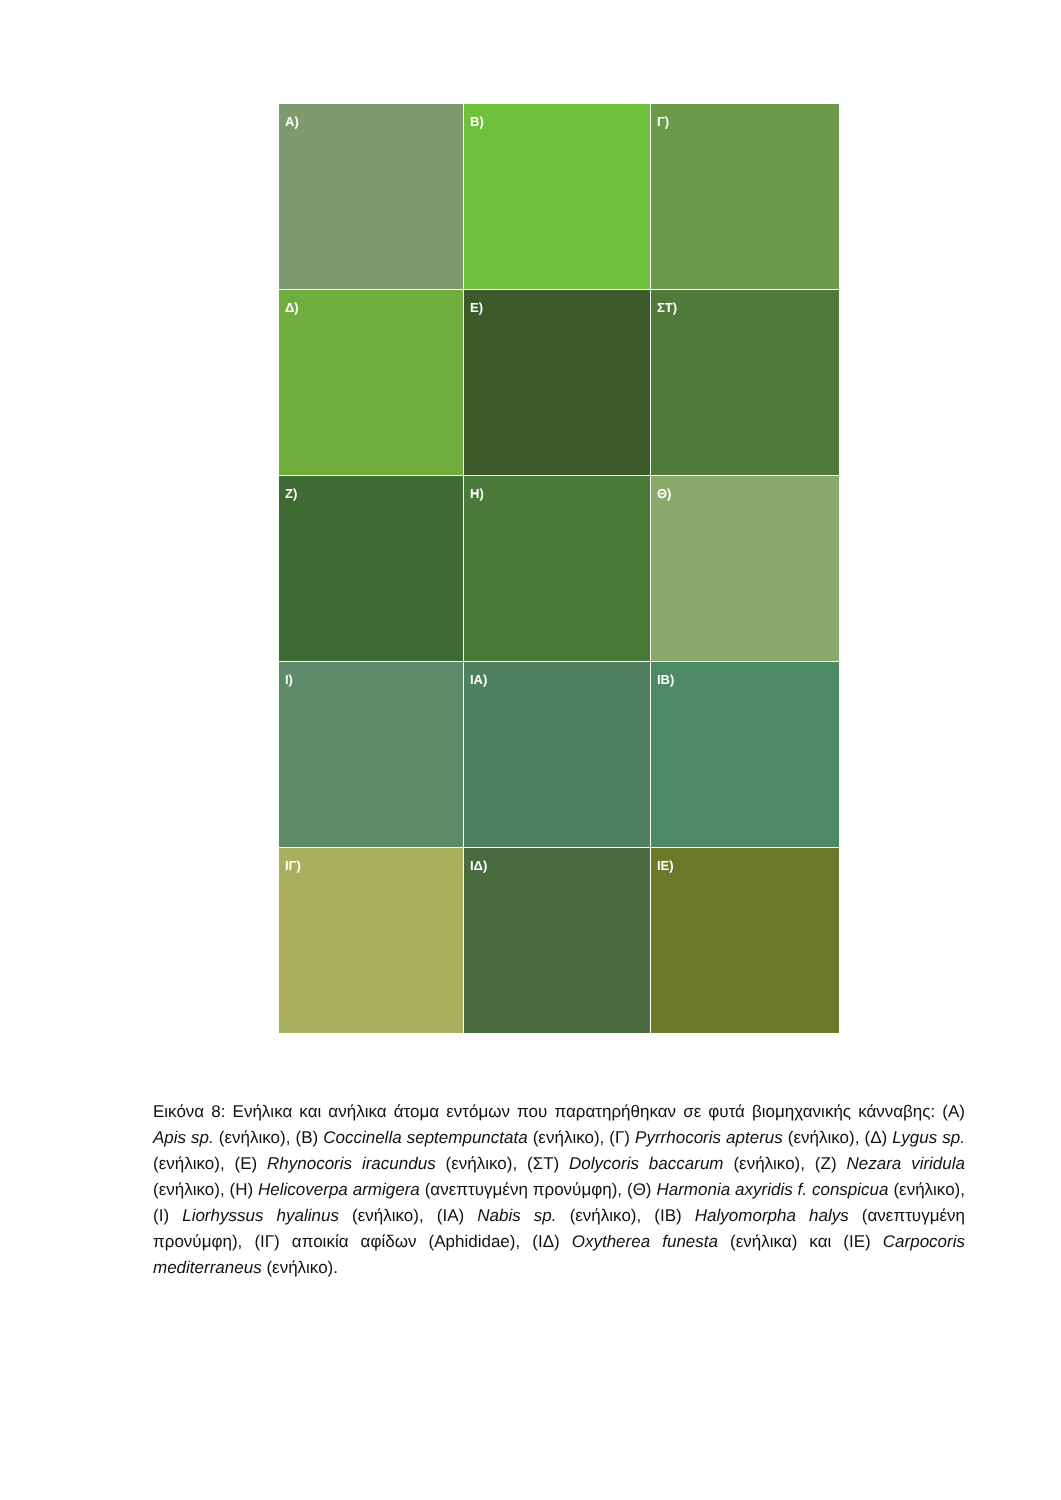Α)
Β)
Γ)
Δ)
Ε)
ΣΤ)
Ζ)
Η)
Θ)
Ι)
ΙΑ)
ΙΒ)
ΙΓ)
ΙΔ)
ΙΕ)
Εικόνα 8: Ενήλικα και ανήλικα άτομα εντόμων που παρατηρήθηκαν σε φυτά βιομηχανικής κάνναβης: (Α) Apis sp. (ενήλικο), (Β) Coccinella septempunctata (ενήλικο), (Γ) Pyrrhocoris apterus (ενήλικο), (Δ) Lygus sp. (ενήλικο), (Ε) Rhynocoris iracundus (ενήλικο), (ΣΤ) Dolycoris baccarum (ενήλικο), (Ζ) Nezara viridula (ενήλικο), (Η) Helicoverpa armigera (ανεπτυγμένη προνύμφη), (Θ) Harmonia axyridis f. conspicua (ενήλικο), (Ι) Liorhyssus hyalinus (ενήλικο), (ΙΑ) Nabis sp. (ενήλικο), (ΙΒ) Halyomorpha halys (ανεπτυγμένη προνύμφη), (ΙΓ) αποικία αφίδων (Aphididae), (ΙΔ) Oxytherea funesta (ενήλικα) και (ΙΕ) Carpocoris mediterraneus (ενήλικο).